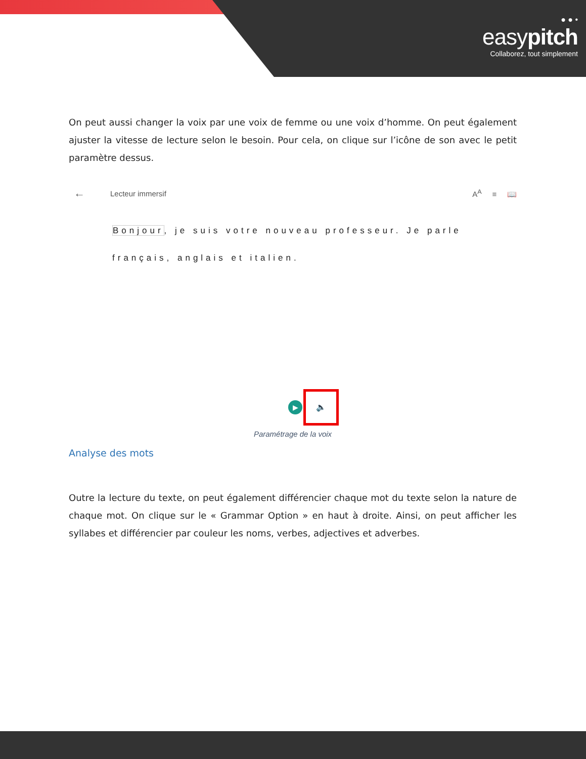● ● •
easypitch
Collaborez, tout simplement
On peut aussi changer la voix par une voix de femme ou une voix d’homme. On peut également ajuster la vitesse de lecture selon le besoin. Pour cela, on clique sur l’icône de son avec le petit paramètre dessus.
← Lecteur immersif A<sup>A</sup> ≡ 📖
Bonjour, je suis votre nouveau professeur. Je parle
français, anglais et italien.
▶
🔈
Paramétrage de la voix
Analyse des mots
Outre la lecture du texte, on peut également différencier chaque mot du texte selon la nature de chaque mot. On clique sur le « Grammar Option » en haut à droite. Ainsi, on peut afficher les syllabes et différencier par couleur les noms, verbes, adjectives et adverbes.